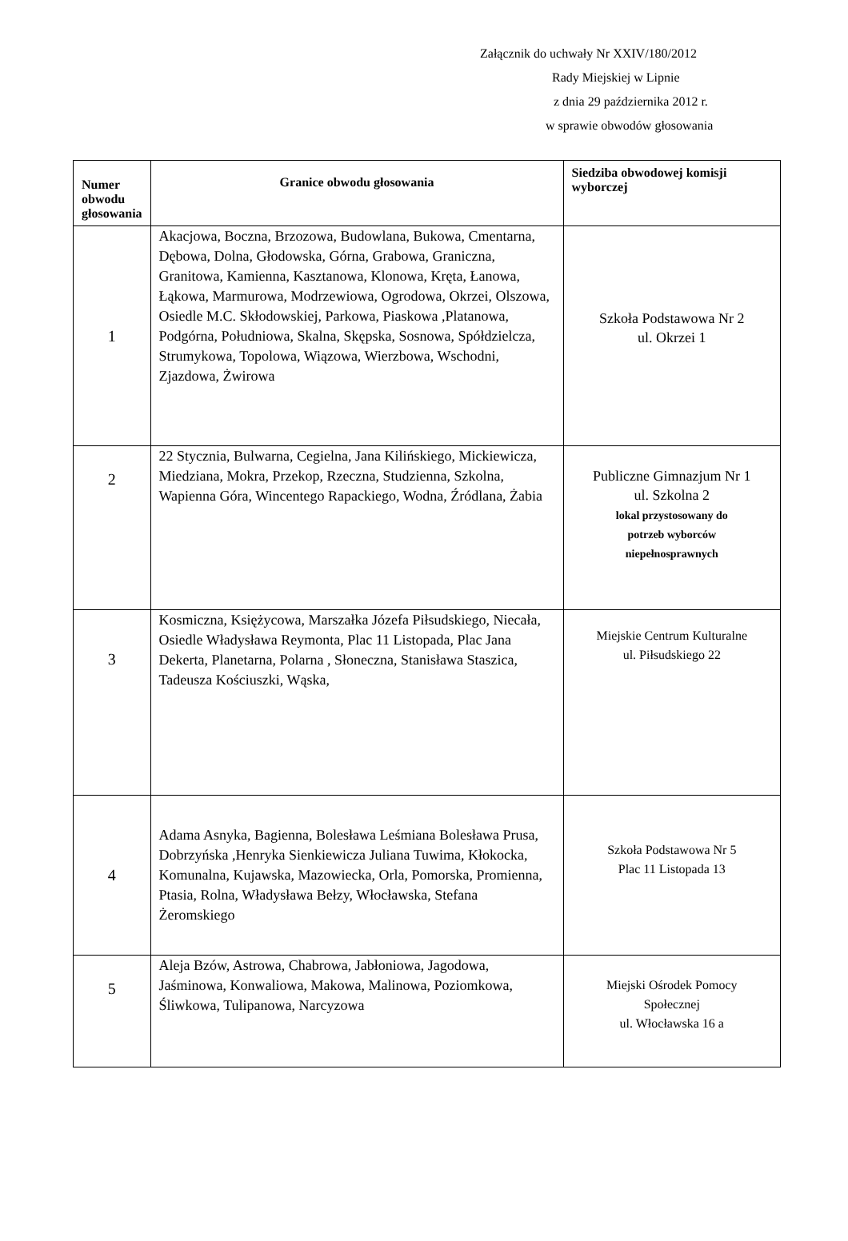Załącznik do uchwały Nr XXIV/180/2012
Rady Miejskiej w Lipnie
z dnia 29 października 2012 r.
w sprawie obwodów głosowania
| Numer obwodu głosowania | Granice obwodu głosowania | Siedziba obwodowej komisji wyborczej |
| --- | --- | --- |
| 1 | Akacjowa, Boczna, Brzozowa, Budowlana, Bukowa, Cmentarna, Dębowa, Dolna, Głodowska, Górna, Grabowa, Graniczna, Granitowa, Kamienna, Kasztanowa, Klonowa, Kręta, Łanowa, Łąkowa, Marmurowa, Modrzewiowa, Ogrodowa, Okrzei, Olszowa, Osiedle M.C. Skłodowskiej, Parkowa, Piaskowa ,Platanowa, Podgórna, Południowa, Skalna, Skępska, Sosnowa, Spółdzielcza, Strumykowa, Topolowa, Wiązowa, Wierzbowa, Wschodni, Zjazdowa, Żwirowa | Szkoła Podstawowa Nr 2 ul. Okrzei 1 |
| 2 | 22 Stycznia, Bulwarna, Cegielna, Jana Kilińskiego, Mickiewicza, Miedziana, Mokra, Przekop, Rzeczna, Studzienna, Szkolna, Wapienna Góra, Wincentego Rapackiego, Wodna, Źródlana, Żabia | Publiczne Gimnazjum Nr 1 ul. Szkolna 2 lokal przystosowany do potrzeb wyborców niepełnosprawnych |
| 3 | Kosmiczna, Księżycowa, Marszałka Józefa Piłsudskiego, Niecała, Osiedle Władysława Reymonta, Plac 11 Listopada, Plac Jana Dekerta, Planetarna, Polarna , Słoneczna, Stanisława Staszica, Tadeusza Kościuszki, Wąska, | Miejskie Centrum Kulturalne ul. Piłsudskiego 22 |
| 4 | Adama Asnyka, Bagienna, Bolesława Leśmiana Bolesława Prusa, Dobrzyńska ,Henryka Sienkiewicza Juliana Tuwima, Kłokocka, Komunalna, Kujawska, Mazowiecka, Orla, Pomorska, Promienna, Ptasia, Rolna, Władysława Bełzy, Włocławska, Stefana Żeromskiego | Szkoła Podstawowa Nr 5 Plac 11 Listopada 13 |
| 5 | Aleja Bzów, Astrowa, Chabrowa, Jabłoniowa, Jagodowa, Jaśminowa, Konwaliowa, Makowa, Malinowa, Poziomkowa, Śliwkowa, Tulipanowa, Narcyzowa | Miejski Ośrodek Pomocy Społecznej ul. Włocławska 16 a |